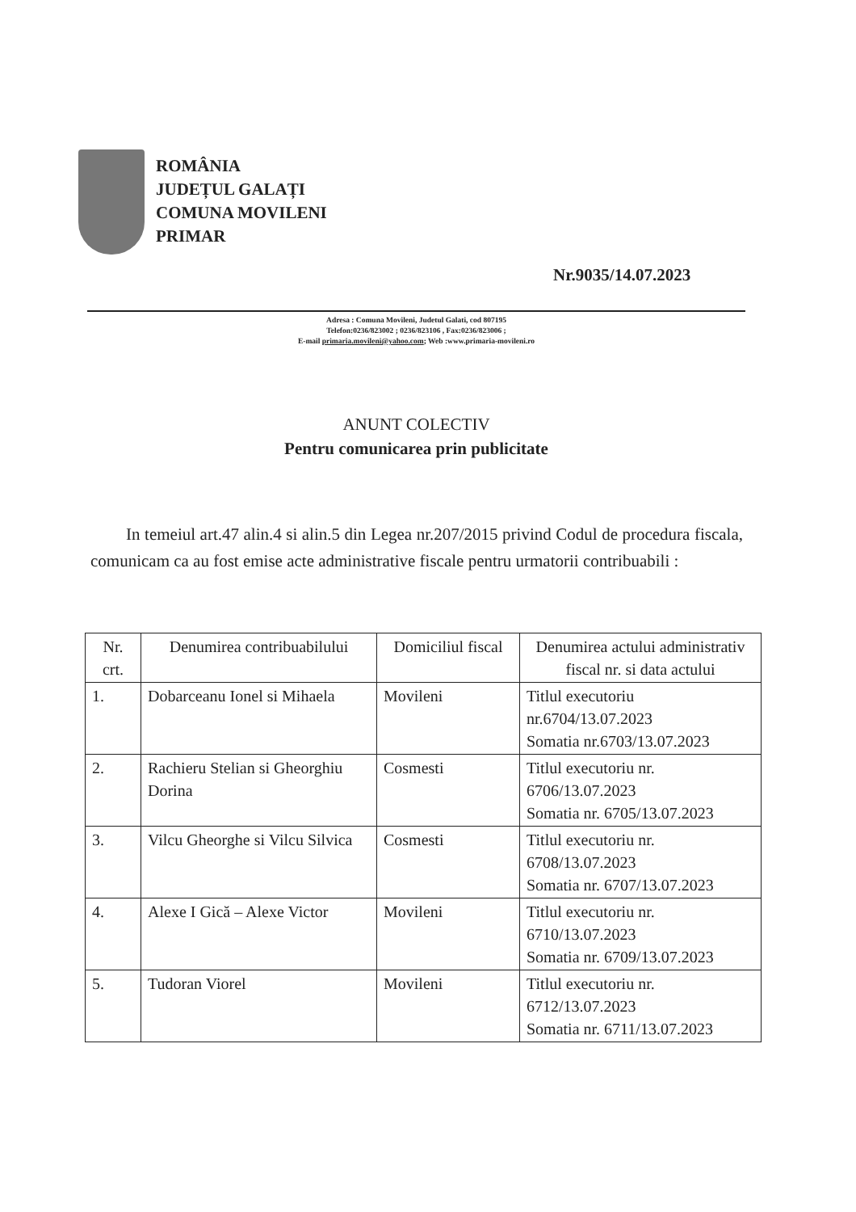ROMÂNIA
JUDEȚUL GALAȚI
COMUNA MOVILENI
PRIMAR
Nr.9035/14.07.2023
Adresa : Comuna Movileni, Judetul Galati, cod 807195
Telefon:0236/823002 ; 0236/823106 , Fax:0236/823006 ;
E-mail primaria.movileni@yahoo.com; Web :www.primaria-movileni.ro
ANUNT COLECTIV
Pentru comunicarea prin publicitate
In temeiul art.47 alin.4 si alin.5 din Legea nr.207/2015 privind Codul de procedura fiscala, comunicam ca au fost emise acte administrative fiscale pentru urmatorii contribuabili :
| Nr. crt. | Denumirea contribuabilului | Domiciliul fiscal | Denumirea actului administrativ fiscal nr. si data actului |
| --- | --- | --- | --- |
| 1. | Dobarceanu Ionel si Mihaela | Movileni | Titlul executoriu nr.6704/13.07.2023 Somatia nr.6703/13.07.2023 |
| 2. | Rachieru Stelian si Gheorghiu Dorina | Cosmesti | Titlul executoriu nr. 6706/13.07.2023 Somatia nr. 6705/13.07.2023 |
| 3. | Vilcu Gheorghe si Vilcu Silvica | Cosmesti | Titlul executoriu nr. 6708/13.07.2023 Somatia nr. 6707/13.07.2023 |
| 4. | Alexe I Gică – Alexe Victor | Movileni | Titlul executoriu nr. 6710/13.07.2023 Somatia nr. 6709/13.07.2023 |
| 5. | Tudoran Viorel | Movileni | Titlul executoriu nr. 6712/13.07.2023 Somatia nr. 6711/13.07.2023 |